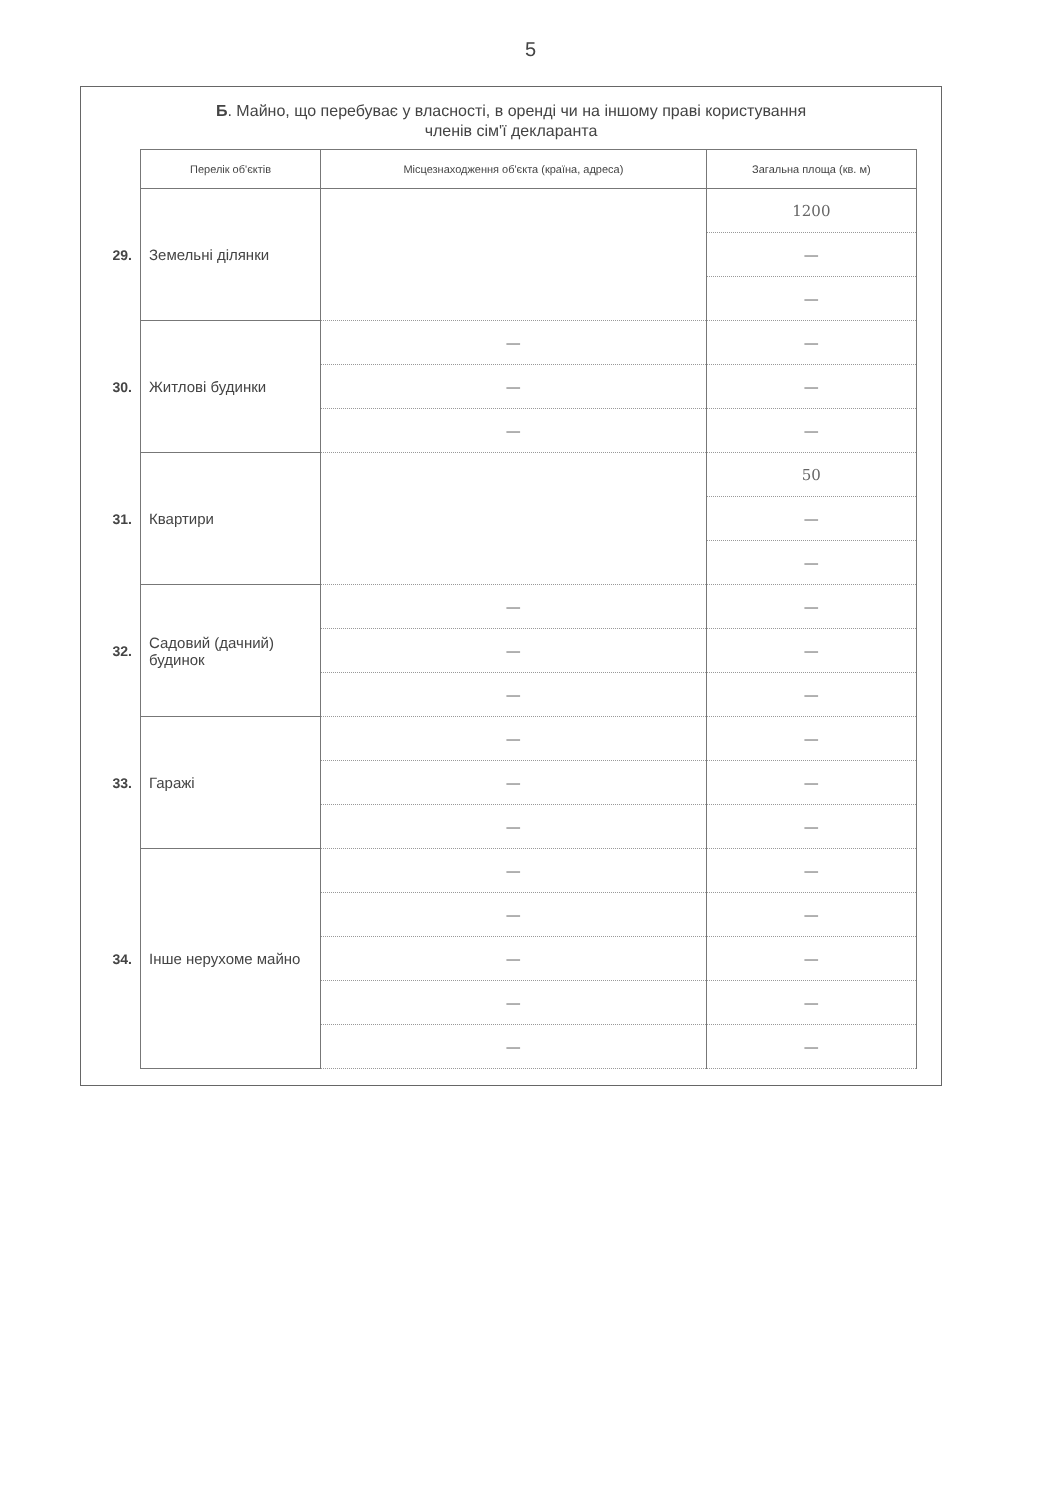5
Б. Майно, що перебуває у власності, в оренді чи на іншому праві користування
членів сім'ї декларанта
| | Перелік об'єктів | Місцезнаходження об'єкта (країна, адреса) | Загальна площа (кв. м) |
| 29. | Земельні ділянки | | 1200 |
| | | | — |
| | | | — |
| 30. | Житлові будинки | — | — |
| | | — | — |
| | | — | — |
| 31. | Квартири | | 50 |
| | | | — |
| | | | — |
| 32. | Садовий (дачний) будинок | — | — |
| | | — | — |
| | | — | — |
| 33. | Гаражі | — | — |
| | | — | — |
| | | — | — |
| 34. | Інше нерухоме майно | — | — |
| | | — | — |
| | | — | — |
| | | — | — |
| | | — | — |